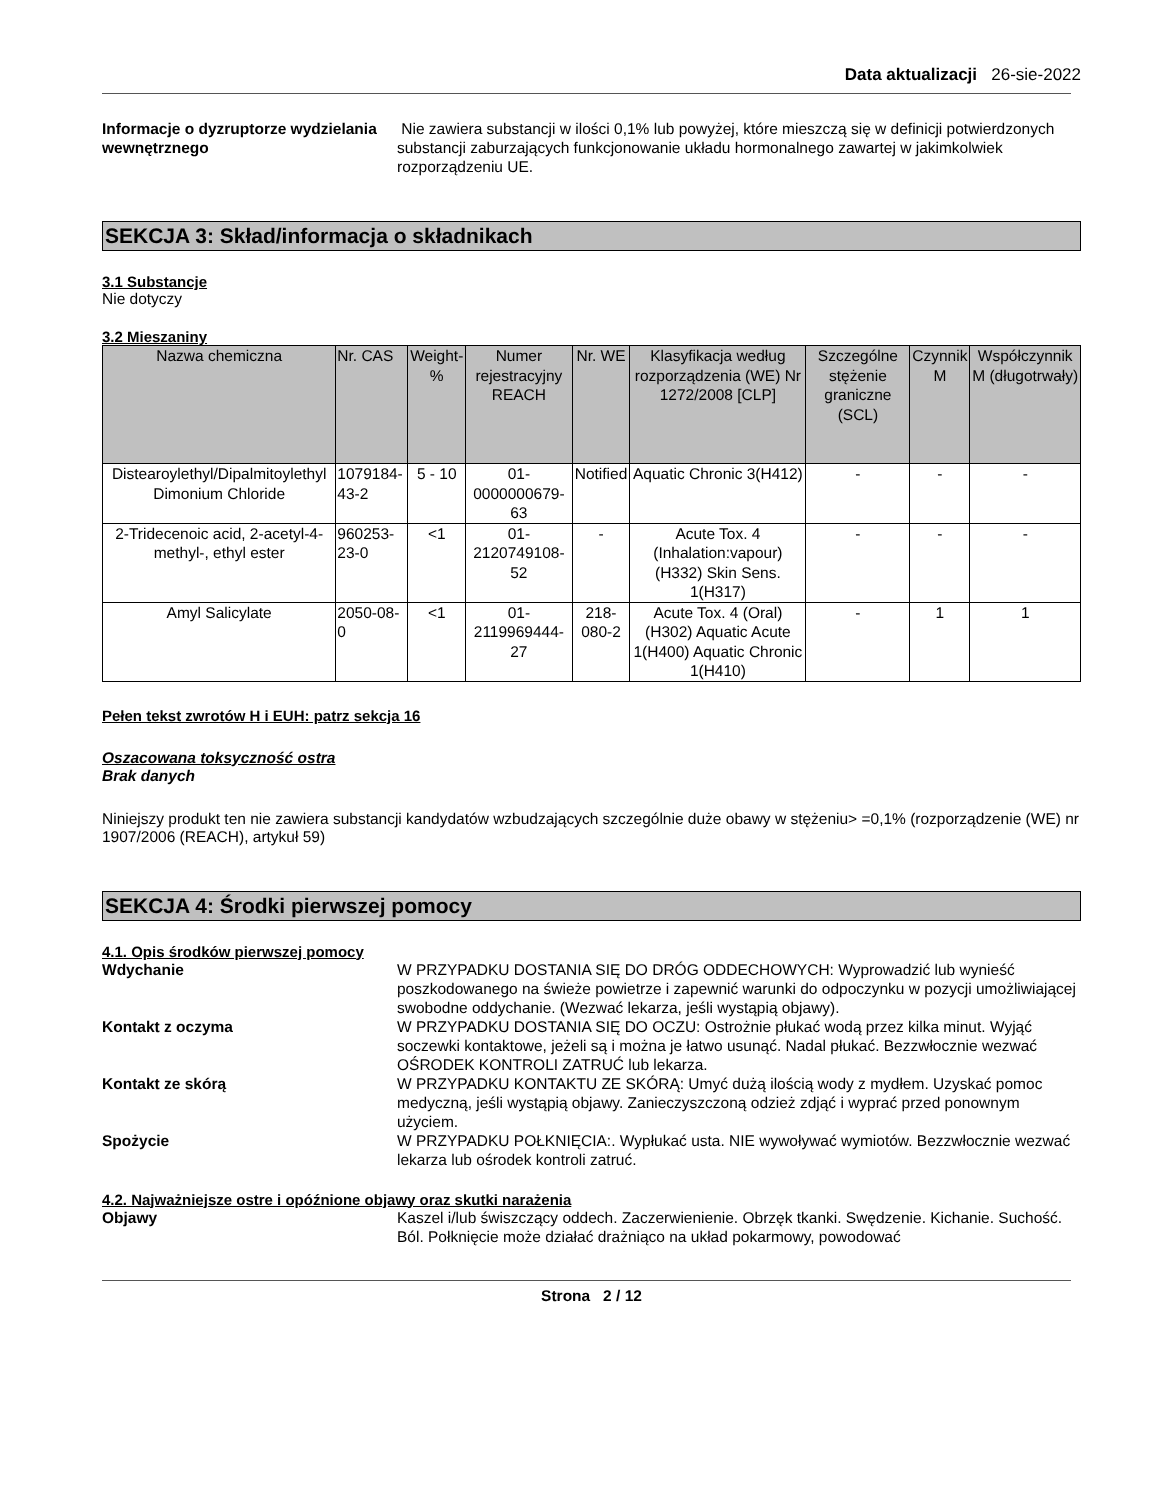Data aktualizacji 26-sie-2022
Informacje o dyzruptorze wydzielania wewnętrznego
Nie zawiera substancji w ilości 0,1% lub powyżej, które mieszczą się w definicji potwierdzonych substancji zaburzających funkcjonowanie układu hormonalnego zawartej w jakimkolwiek rozporządzeniu UE.
SEKCJA 3: Skład/informacja o składnikach
3.1 Substancje
Nie dotyczy
3.2 Mieszaniny
| Nazwa chemiczna | Nr. CAS | Weight-% | Numer rejestracyjny REACH | Nr. WE | Klasyfikacja według rozporządzenia (WE) Nr 1272/2008 [CLP] | Szczególne stężenie graniczne (SCL) | Czynnik M | Współczynnik M (długotrwały) |
| --- | --- | --- | --- | --- | --- | --- | --- | --- |
| Distearoylethyl/Dipalmitoylethyl Dimonium Chloride | 1079184-43-2 | 5 - 10 | 01-0000000679-63 | Notified | Aquatic Chronic 3(H412) | - | - | - |
| 2-Tridecenoic acid, 2-acetyl-4-methyl-, ethyl ester | 960253-23-0 | <1 | 01-2120749108-52 | - | Acute Tox. 4 (Inhalation:vapour)(H332) Skin Sens. 1(H317) | - | - | - |
| Amyl Salicylate | 2050-08-0 | <1 | 01-2119969444-27 | 218-080-2 | Acute Tox. 4 (Oral)(H302) Aquatic Acute 1(H400) Aquatic Chronic 1(H410) | - | 1 | 1 |
Pełen tekst zwrotów H i EUH: patrz sekcja 16
Oszacowana toksyczność ostra
Brak danych
Niniejszy produkt ten nie zawiera substancji kandydatów wzbudzających szczególnie duże obawy w stężeniu> =0,1% (rozporządzenie (WE) nr 1907/2006 (REACH), artykuł 59)
SEKCJA 4: Środki pierwszej pomocy
4.1. Opis środków pierwszej pomocy
Wdychanie W PRZYPADKU DOSTANIA SIĘ DO DRÓG ODDECHOWYCH: Wyprowadzić lub wynieść poszkodowanego na świeże powietrze i zapewnić warunki do odpoczynku w pozycji umożliwiającej swobodne oddychanie. (Wezwać lekarza, jeśli wystąpią objawy).
Kontakt z oczyma W PRZYPADKU DOSTANIA SIĘ DO OCZU: Ostrożnie płukać wodą przez kilka minut. Wyjąć soczewki kontaktowe, jeżeli są i można je łatwo usunąć. Nadal płukać. Bezzwłocznie wezwać OŚRODEK KONTROLI ZATRUĆ lub lekarza.
Kontakt ze skórą W PRZYPADKU KONTAKTU ZE SKÓRĄ: Umyć dużą ilością wody z mydłem. Uzyskać pomoc medyczną, jeśli wystąpią objawy. Zanieczyszczoną odzież zdjąć i wyprać przed ponownym użyciem.
Spożycie W PRZYPADKU POŁKNIĘCIA:. Wypłukać usta. NIE wywoływać wymiotów. Bezzwłocznie wezwać lekarza lub ośrodek kontroli zatruć.
4.2. Najważniejsze ostre i opóźnione objawy oraz skutki narażenia
Objawy Kaszel i/lub świszczący oddech. Zaczerwienienie. Obrzęk tkanki. Swędzenie. Kichanie. Suchość. Ból. Połknięcie może działać drażniąco na układ pokarmowy, powodować
Strona 2 / 12